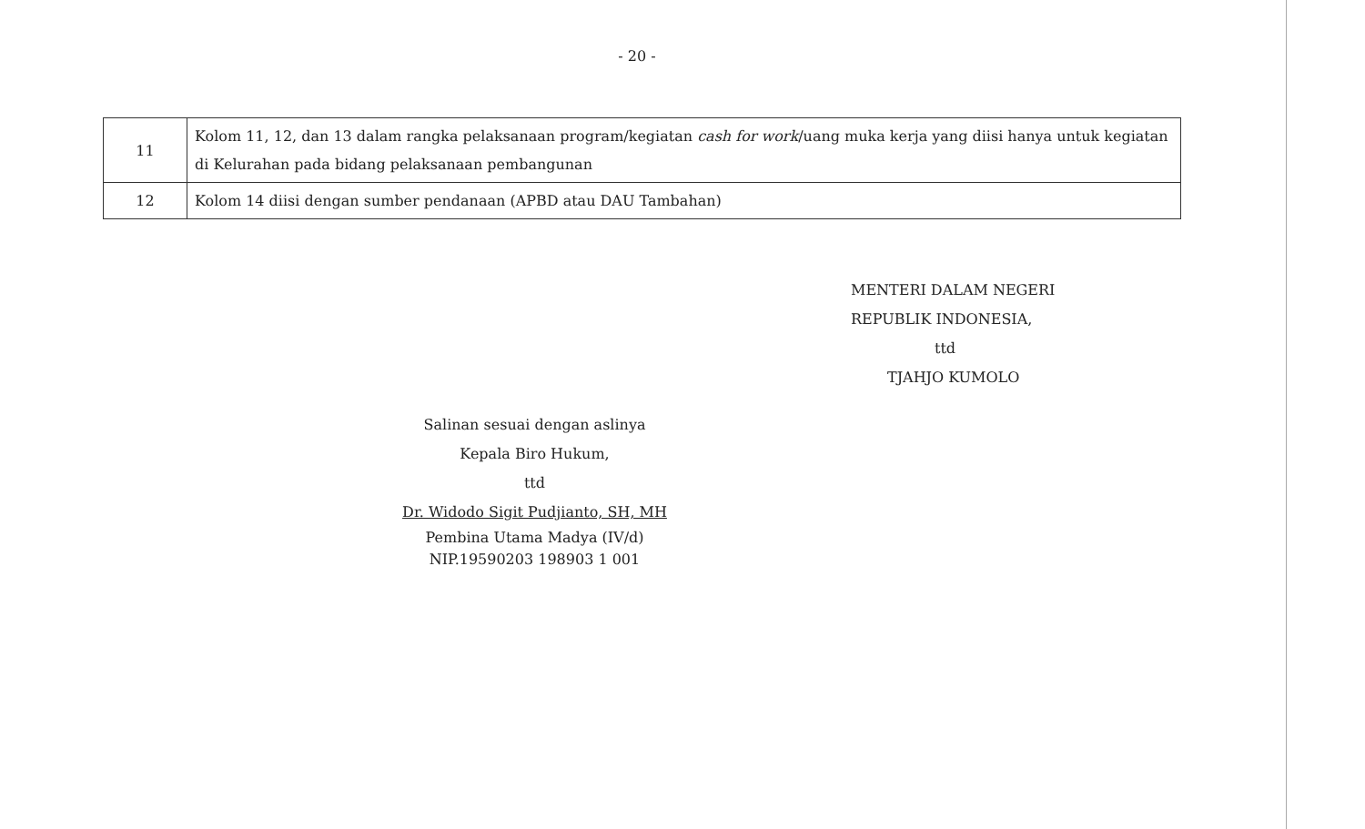- 20 -
| 11 | Kolom 11, 12, dan 13 dalam rangka pelaksanaan program/kegiatan cash for work /uang muka kerja yang diisi hanya untuk kegiatan di Kelurahan pada bidang pelaksanaan pembangunan |
| 12 | Kolom 14 diisi dengan sumber pendanaan (APBD atau DAU Tambahan) |
MENTERI DALAM NEGERI
REPUBLIK INDONESIA,
ttd
TJAHJO KUMOLO
Salinan sesuai dengan aslinya
Kepala Biro Hukum,
ttd
Dr. Widodo Sigit Pudjianto, SH, MH
Pembina Utama Madya (IV/d)
NIP.19590203 198903 1 001